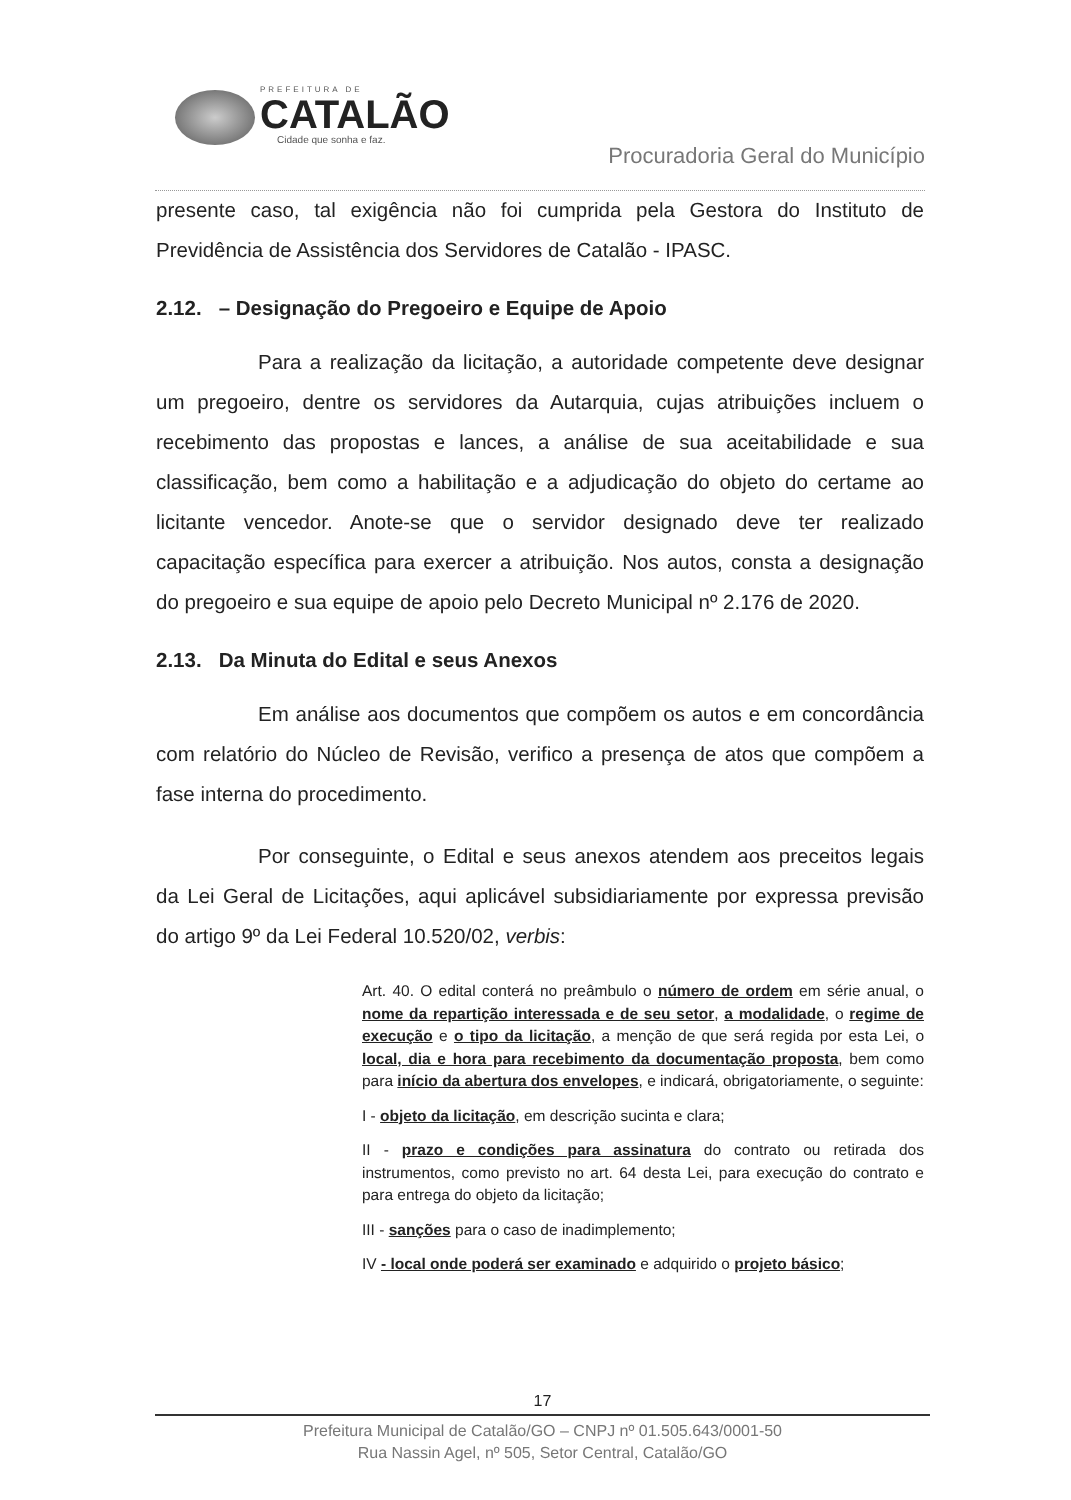PREFEITURA DE
CATALÃO
Cidade que sonha e faz.
Procuradoria Geral do Município
presente caso, tal exigência não foi cumprida pela Gestora do Instituto de Previdência de Assistência dos Servidores de Catalão - IPASC.
2.12. – Designação do Pregoeiro e Equipe de Apoio
Para a realização da licitação, a autoridade competente deve designar um pregoeiro, dentre os servidores da Autarquia, cujas atribuições incluem o recebimento das propostas e lances, a análise de sua aceitabilidade e sua classificação, bem como a habilitação e a adjudicação do objeto do certame ao licitante vencedor. Anote-se que o servidor designado deve ter realizado capacitação específica para exercer a atribuição. Nos autos, consta a designação do pregoeiro e sua equipe de apoio pelo Decreto Municipal nº 2.176 de 2020.
2.13. Da Minuta do Edital e seus Anexos
Em análise aos documentos que compõem os autos e em concordância com relatório do Núcleo de Revisão, verifico a presença de atos que compõem a fase interna do procedimento.
Por conseguinte, o Edital e seus anexos atendem aos preceitos legais da Lei Geral de Licitações, aqui aplicável subsidiariamente por expressa previsão do artigo 9º da Lei Federal 10.520/02, verbis:
Art. 40. O edital conterá no preâmbulo o número de ordem em série anual, o nome da repartição interessada e de seu setor, a modalidade, o regime de execução e o tipo da licitação, a menção de que será regida por esta Lei, o local, dia e hora para recebimento da documentação proposta, bem como para início da abertura dos envelopes, e indicará, obrigatoriamente, o seguinte:
I - objeto da licitação, em descrição sucinta e clara;
II - prazo e condições para assinatura do contrato ou retirada dos instrumentos, como previsto no art. 64 desta Lei, para execução do contrato e para entrega do objeto da licitação;
III - sanções para o caso de inadimplemento;
IV - local onde poderá ser examinado e adquirido o projeto básico;
17
Prefeitura Municipal de Catalão/GO – CNPJ nº 01.505.643/0001-50
Rua Nassin Agel, nº 505, Setor Central, Catalão/GO